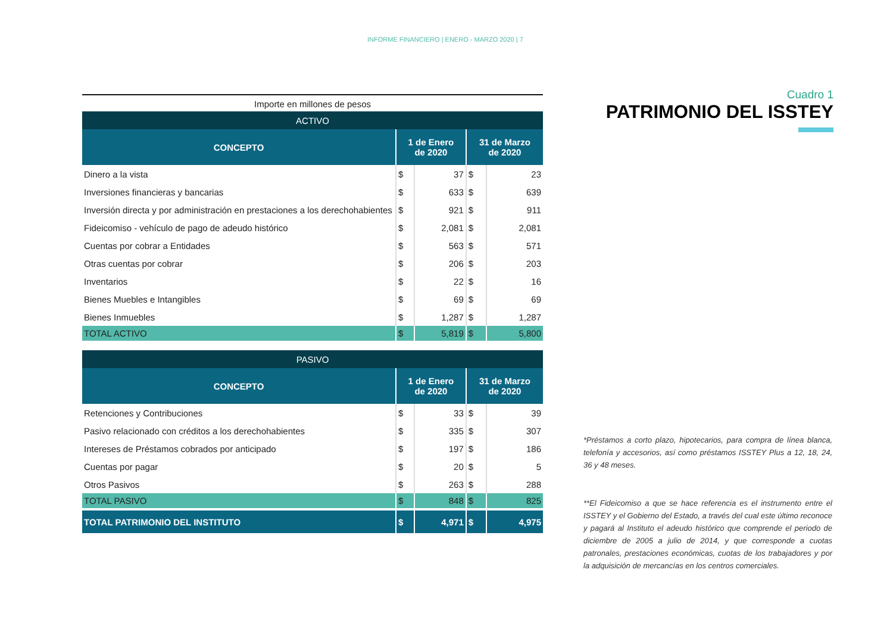INFORME FINANCIERO | ENERO - MARZO 2020 | 7
Importe en millones de pesos
| ACTIVO | | | | |
| --- | --- | --- | --- | --- |
| CONCEPTO | 1 de Enero de 2020 | | 31 de Marzo de 2020 | |
| Dinero a la vista | $ | 37 | $ | 23 |
| Inversiones financieras y bancarias | $ | 633 | $ | 639 |
| Inversión directa y por administración en prestaciones a los derechohabientes | $ | 921 | $ | 911 |
| Fideicomiso - vehículo de pago de adeudo histórico | $ | 2,081 | $ | 2,081 |
| Cuentas por cobrar a Entidades | $ | 563 | $ | 571 |
| Otras cuentas por cobrar | $ | 206 | $ | 203 |
| Inventarios | $ | 22 | $ | 16 |
| Bienes Muebles e Intangibles | $ | 69 | $ | 69 |
| Bienes Inmuebles | $ | 1,287 | $ | 1,287 |
| TOTAL ACTIVO | $ | 5,819 | $ | 5,800 |
| PASIVO | | | | |
| --- | --- | --- | --- | --- |
| CONCEPTO | 1 de Enero de 2020 | | 31 de Marzo de 2020 | |
| Retenciones y Contribuciones | $ | 33 | $ | 39 |
| Pasivo relacionado con créditos a los derechohabientes | $ | 335 | $ | 307 |
| Intereses de Préstamos cobrados por anticipado | $ | 197 | $ | 186 |
| Cuentas por pagar | $ | 20 | $ | 5 |
| Otros Pasivos | $ | 263 | $ | 288 |
| TOTAL PASIVO | $ | 848 | $ | 825 |
| TOTAL PATRIMONIO DEL INSTITUTO | $ | 4,971 | $ | 4,975 |
Cuadro 1
PATRIMONIO DEL ISSTEY
*Préstamos a corto plazo, hipotecarios, para compra de línea blanca, telefonía y accesorios, así como préstamos ISSTEY Plus a 12, 18, 24, 36 y 48 meses.
**El Fideicomiso a que se hace referencia es el instrumento entre el ISSTEY y el Gobierno del Estado, a través del cual este último reconoce y pagará al Instituto el adeudo histórico que comprende el periodo de diciembre de 2005 a julio de 2014, y que corresponde a cuotas patronales, prestaciones económicas, cuotas de los trabajadores y por la adquisición de mercancías en los centros comerciales.